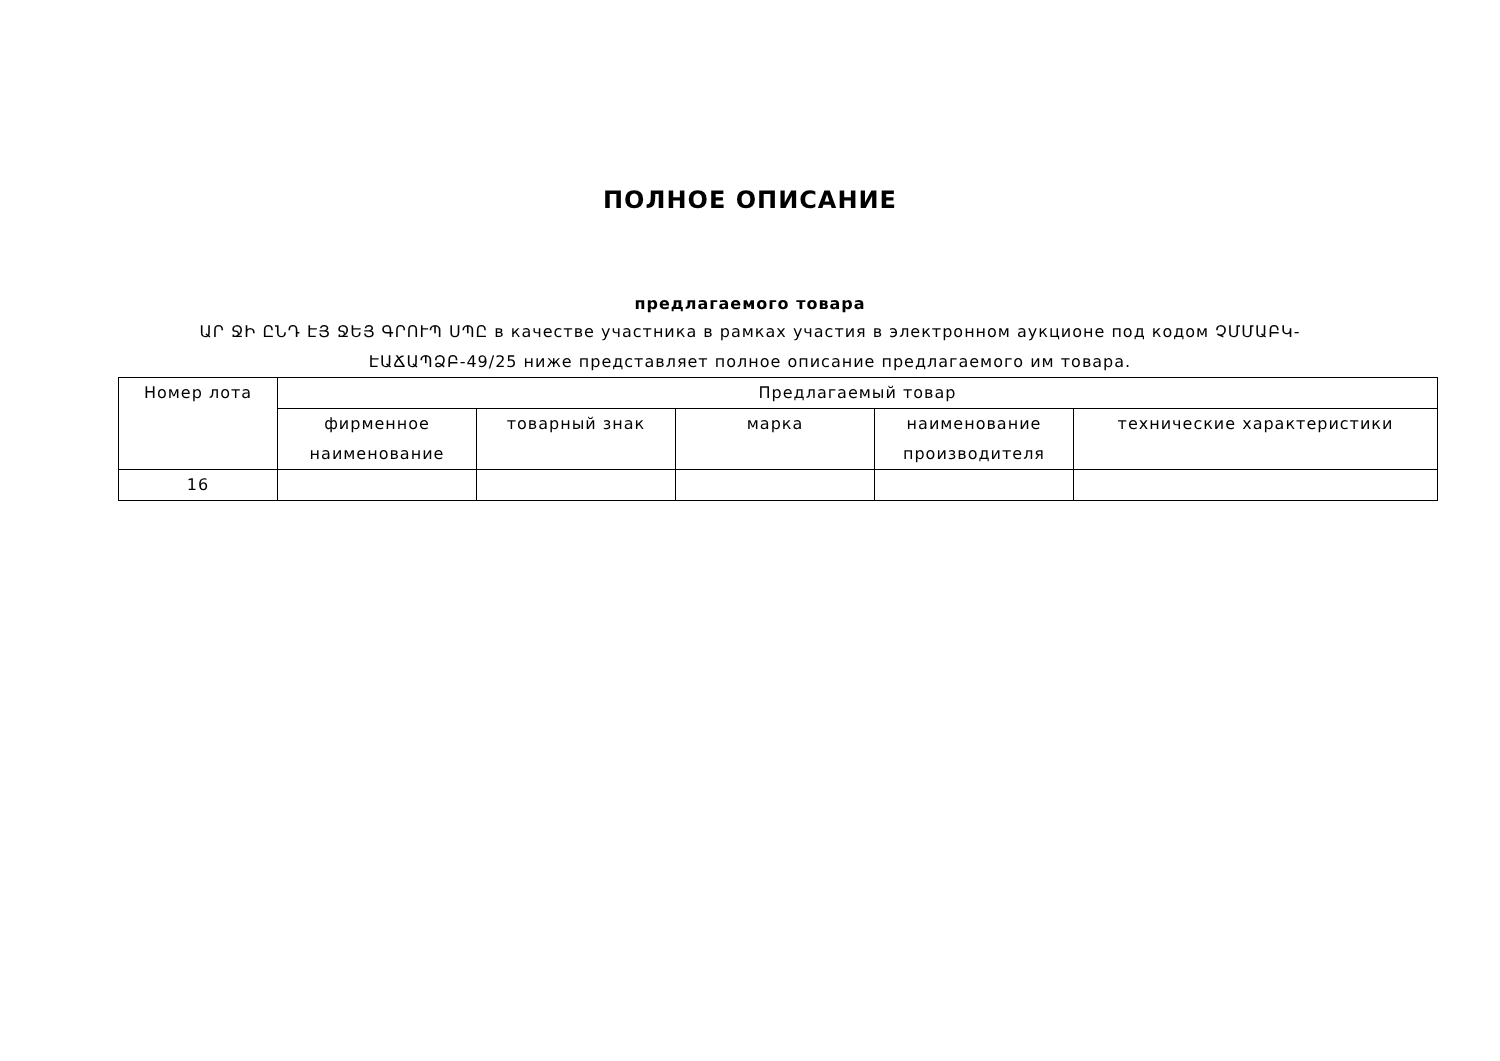ПОЛНОЕ ОПИСАНИЕ
предлагаемого товара
ԱՐ ՋԻ ԸՆԴ ԷՅ ՋԵՅ ԳՐՈՒՊ ՍՊԸ в качестве участника в рамках участия в электронном аукционе под кодом ՉՄՄԱԲԿ-ԷԱՃԱՊՁԲ-49/25 ниже представляет полное описание предлагаемого им товара.
| Номер лота | Предлагаемый товар | | | | |
| --- | --- | --- | --- | --- | --- |
| | фирменное наименование | товарный знак | марка | наименование производителя | технические характеристики |
| 16 | | | | | |